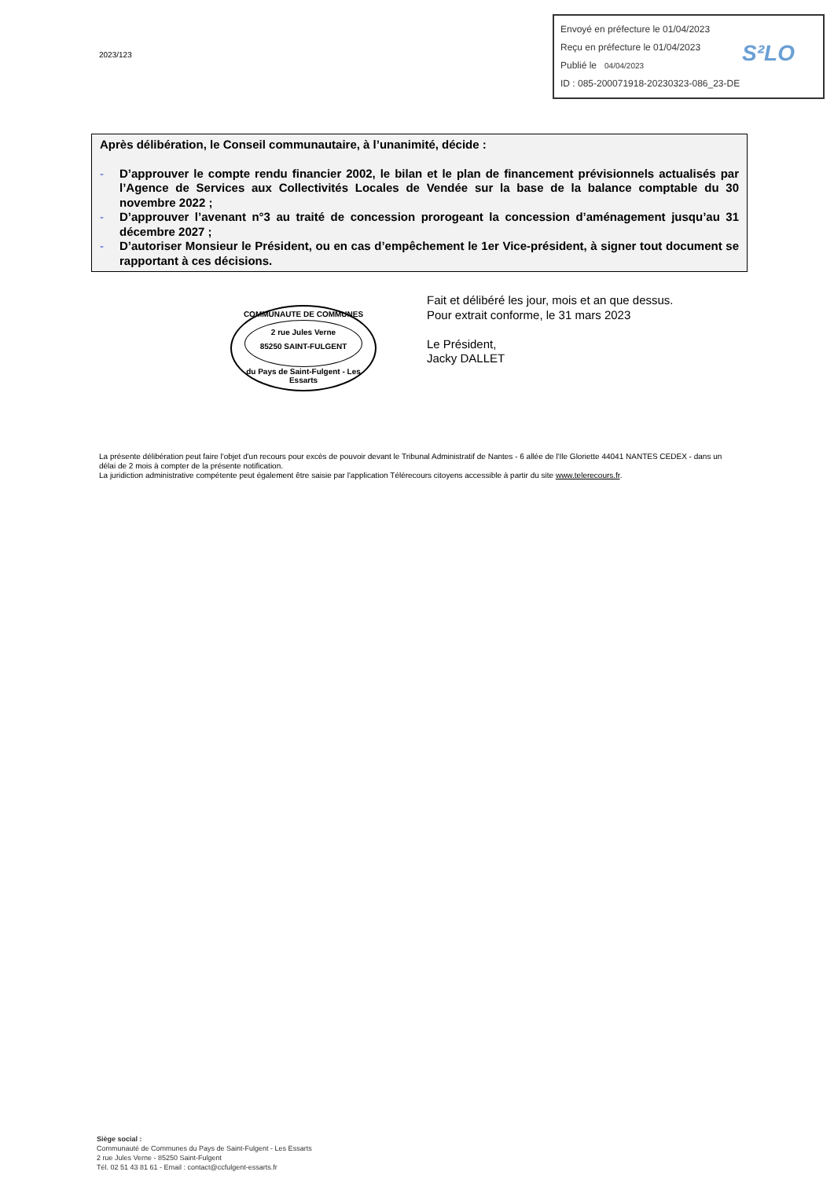2023/123
Envoyé en préfecture le 01/04/2023
Reçu en préfecture le 01/04/2023
Publié le 04/04/2023
ID : 085-200071918-20230323-086_23-DE
S²LO
Après délibération, le Conseil communautaire, à l’unanimité, décide :
- D’approuver le compte rendu financier 2002, le bilan et le plan de financement prévisionnels actualisés par l’Agence de Services aux Collectivités Locales de Vendée sur la base de la balance comptable du 30 novembre 2022 ;
- D’approuver l’avenant n°3 au traité de concession prorogeant la concession d’aménagement jusqu’au 31 décembre 2027 ;
- D’autoriser Monsieur le Président, ou en cas d’empêchement le 1er Vice-président, à signer tout document se rapportant à ces décisions.
COMMUNAUTE DE COMMUNES
2 rue Jules Verne
85250 SAINT-FULGENT
du Pays de Saint-Fulgent - Les Essarts
Fait et délibéré les jour, mois et an que dessus.
Pour extrait conforme, le 31 mars 2023
Le Président,
Jacky DALLET
La présente délibération peut faire l'objet d'un recours pour excès de pouvoir devant le Tribunal Administratif de Nantes - 6 allée de l'Ile Gloriette 44041 NANTES CEDEX - dans un délai de 2 mois à compter de la présente notification.
La juridiction administrative compétente peut également être saisie par l'application Télérecours citoyens accessible à partir du site www.telerecours.fr.
Siège social :
Communauté de Communes du Pays de Saint-Fulgent - Les Essarts
2 rue Jules Verne - 85250 Saint-Fulgent
Tél. 02 51 43 81 61 - Email : contact@ccfulgent-essarts.fr